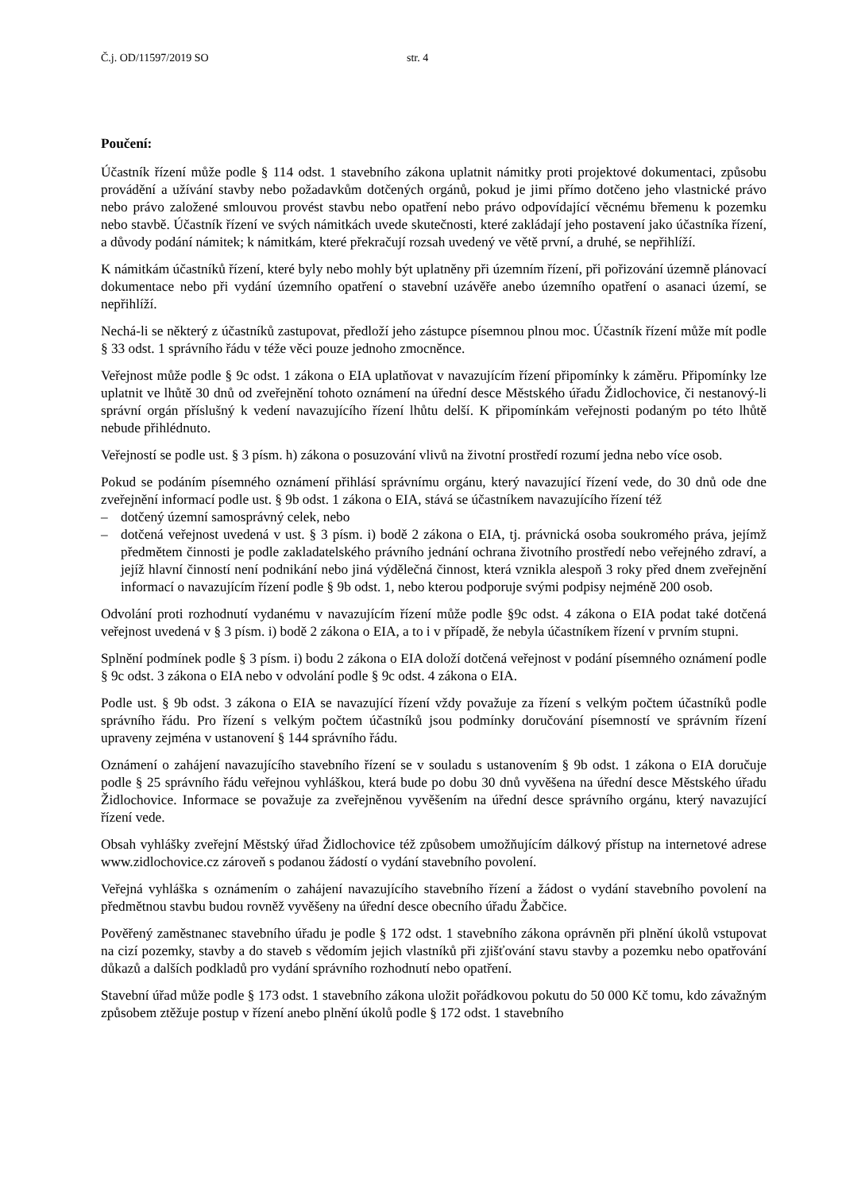Č.j. OD/11597/2019 SO str. 4
Poučení:
Účastník řízení může podle § 114 odst. 1 stavebního zákona uplatnit námitky proti projektové dokumentaci, způsobu provádění a užívání stavby nebo požadavkům dotčených orgánů, pokud je jimi přímo dotčeno jeho vlastnické právo nebo právo založené smlouvou provést stavbu nebo opatření nebo právo odpovídající věcnému břemenu k pozemku nebo stavbě. Účastník řízení ve svých námitkách uvede skutečnosti, které zakládají jeho postavení jako účastníka řízení, a důvody podání námitek; k námitkám, které překračují rozsah uvedený ve větě první, a druhé, se nepřihlíží.
K námitkám účastníků řízení, které byly nebo mohly být uplatněny při územním řízení, při pořizování územně plánovací dokumentace nebo při vydání územního opatření o stavební uzávěře anebo územního opatření o asanaci území, se nepřihlíží.
Nechá-li se některý z účastníků zastupovat, předloží jeho zástupce písemnou plnou moc. Účastník řízení může mít podle § 33 odst. 1 správního řádu v téže věci pouze jednoho zmocněnce.
Veřejnost může podle § 9c odst. 1 zákona o EIA uplatňovat v navazujícím řízení připomínky k záměru. Připomínky lze uplatnit ve lhůtě 30 dnů od zveřejnění tohoto oznámení na úřední desce Městského úřadu Židlochovice, či nestanový-li správní orgán příslušný k vedení navazujícího řízení lhůtu delší. K připomínkám veřejnosti podaným po této lhůtě nebude přihlédnuto.
Veřejností se podle ust. § 3 písm. h) zákona o posuzování vlivů na životní prostředí rozumí jedna nebo více osob.
Pokud se podáním písemného oznámení přihlásí správnímu orgánu, který navazující řízení vede, do 30 dnů ode dne zveřejnění informací podle ust. § 9b odst. 1 zákona o EIA, stává se účastníkem navazujícího řízení též
– dotčený územní samosprávný celek, nebo
– dotčená veřejnost uvedená v ust. § 3 písm. i) bodě 2 zákona o EIA, tj. právnická osoba soukromého práva, jejímž předmětem činnosti je podle zakladatelského právního jednání ochrana životního prostředí nebo veřejného zdraví, a jejíž hlavní činností není podnikání nebo jiná výdělečná činnost, která vznikla alespoň 3 roky před dnem zveřejnění informací o navazujícím řízení podle § 9b odst. 1, nebo kterou podporuje svými podpisy nejméně 200 osob.
Odvolání proti rozhodnutí vydanému v navazujícím řízení může podle §9c odst. 4 zákona o EIA podat také dotčená veřejnost uvedená v § 3 písm. i) bodě 2 zákona o EIA, a to i v případě, že nebyla účastníkem řízení v prvním stupni.
Splnění podmínek podle § 3 písm. i) bodu 2 zákona o EIA doloží dotčená veřejnost v podání písemného oznámení podle § 9c odst. 3 zákona o EIA nebo v odvolání podle § 9c odst. 4 zákona o EIA.
Podle ust. § 9b odst. 3 zákona o EIA se navazující řízení vždy považuje za řízení s velkým počtem účastníků podle správního řádu. Pro řízení s velkým počtem účastníků jsou podmínky doručování písemností ve správním řízení upraveny zejména v ustanovení § 144 správního řádu.
Oznámení o zahájení navazujícího stavebního řízení se v souladu s ustanovením § 9b odst. 1 zákona o EIA doručuje podle § 25 správního řádu veřejnou vyhláškou, která bude po dobu 30 dnů vyvěšena na úřední desce Městského úřadu Židlochovice. Informace se považuje za zveřejněnou vyvěšením na úřední desce správního orgánu, který navazující řízení vede.
Obsah vyhlášky zveřejní Městský úřad Židlochovice též způsobem umožňujícím dálkový přístup na internetové adrese www.zidlochovice.cz zároveň s podanou žádostí o vydání stavebního povolení.
Veřejná vyhláška s oznámením o zahájení navazujícího stavebního řízení a žádost o vydání stavebního povolení na předmětnou stavbu budou rovněž vyvěšeny na úřední desce obecního úřadu Žabčice.
Pověřený zaměstnanec stavebního úřadu je podle § 172 odst. 1 stavebního zákona oprávněn při plnění úkolů vstupovat na cizí pozemky, stavby a do staveb s vědomím jejich vlastníků při zjišťování stavu stavby a pozemku nebo opatřování důkazů a dalších podkladů pro vydání správního rozhodnutí nebo opatření.
Stavební úřad může podle § 173 odst. 1 stavebního zákona uložit pořádkovou pokutu do 50 000 Kč tomu, kdo závažným způsobem ztěžuje postup v řízení anebo plnění úkolů podle § 172 odst. 1 stavebního